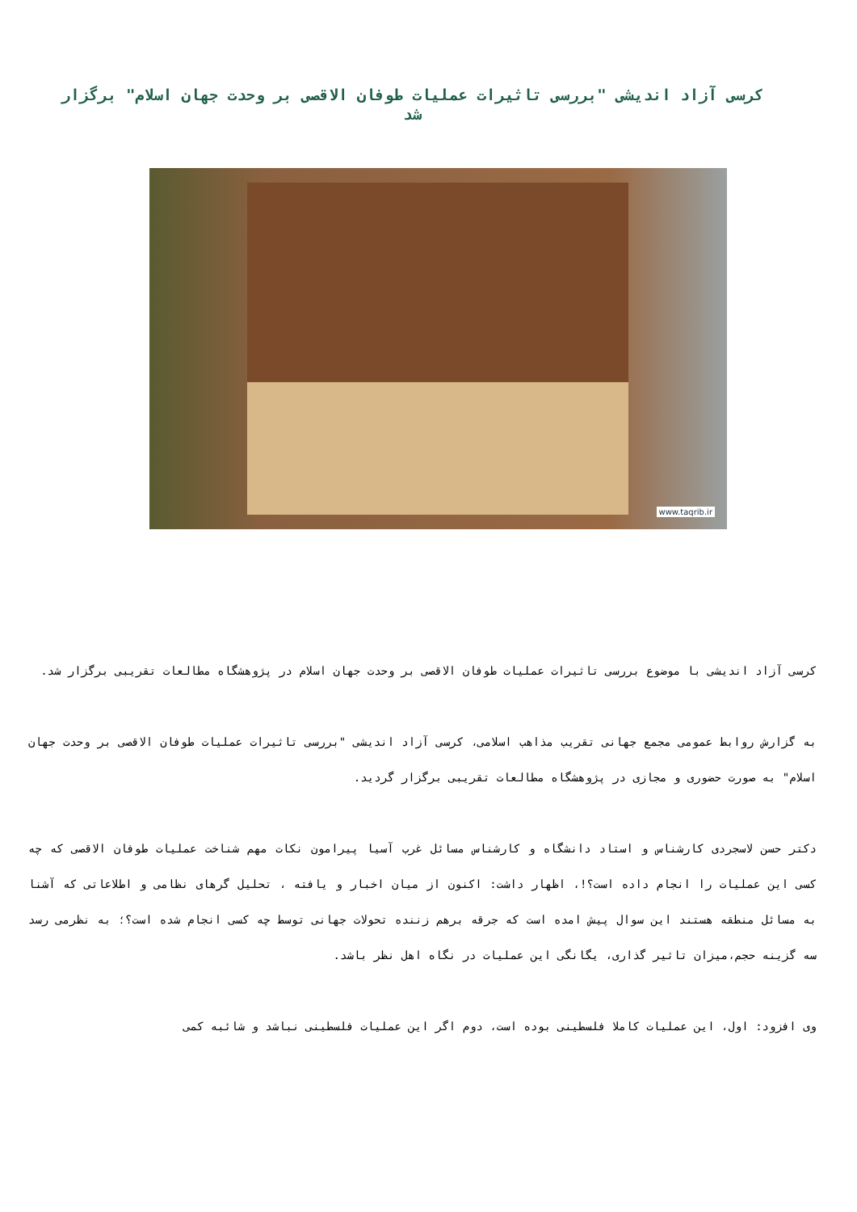کرسی آزاد اندیشی "بررسی تاثیرات عملیات طوفان الاقصی بر وحدت جهان اسلام" برگزار شد
www.taqrib.ir
کرسی آزاد اندیشی با موضوع بررسی تاثیرات عملیات طوفان الاقصی بر وحدت جهان اسلام در پژوهشگاه مطالعات تقریبی برگزار شد.
به گزارش روابط عمومی مجمع جهانی تقریب مذاهب اسلامی، کرسی آزاد اندیشی "بررسی تاثیرات عملیات طوفان الاقصی بر وحدت جهان اسلام" به صورت حضوری و مجازی در پژوهشگاه مطالعات تقریبی برگزار گردید.
دکتر حسن لاسجردی کارشناس و استاد دانشگاه و کارشناس مسائل غرب آسیا پیرامون نکات مهم شناخت عملیات طوفان الاقصی که چه کسی این عملیات را انجام داده است؟!، اظهار داشت: اکنون از میان اخبار و یافته ، تحلیل گرهای نظامی و اطلاعاتی که آشنا به مسائل منطقه هستند این سوال پیش امده است که جرقه برهم زننده تحولات جهانی توسط چه کسی انجام شده است؟؛ به نظرمی رسد سه گزینه حجم،میزان تاثیر گذاری، یگانگی این عملیات در نگاه اهل نظر باشد.
وی افزود: اول، این عملیات کاملا فلسطینی بوده است، دوم اگر این عملیات فلسطینی نباشد و شائبه کمی